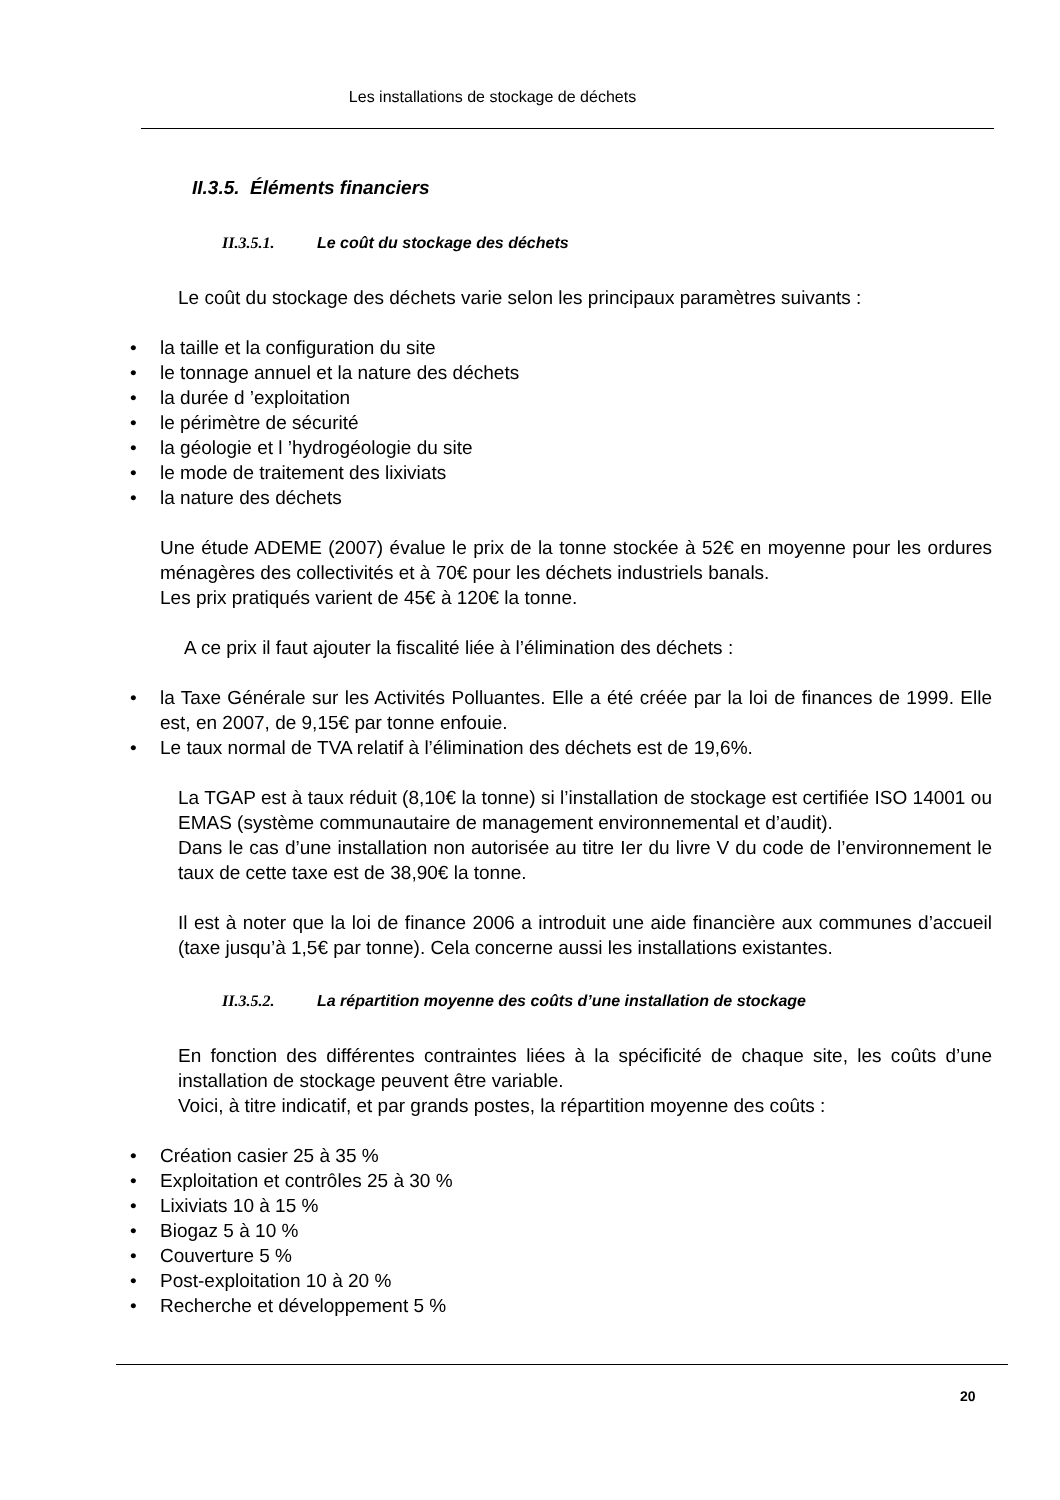Les installations de stockage de déchets
II.3.5. Éléments financiers
II.3.5.1. Le coût du stockage des déchets
Le coût du stockage des déchets varie selon les principaux paramètres suivants :
• la taille et la configuration du site
• le tonnage annuel et la nature des déchets
• la durée d ’exploitation
• le périmètre de sécurité
• la géologie et l ’hydrogéologie du site
• le mode de traitement des lixiviats
• la nature des déchets
Une étude ADEME (2007) évalue le prix de la tonne stockée à 52€ en moyenne pour les ordures ménagères des collectivités et à 70€ pour les déchets industriels banals.
Les prix pratiqués varient de 45€ à 120€ la tonne.
A ce prix il faut ajouter la fiscalité liée à l’élimination des déchets :
• la Taxe Générale sur les Activités Polluantes. Elle a été créée par la loi de finances de 1999. Elle est, en 2007, de 9,15€ par tonne enfouie.
• Le taux normal de TVA relatif à l’élimination des déchets est de 19,6%.
La TGAP est à taux réduit (8,10€ la tonne) si l’installation de stockage est certifiée ISO 14001 ou EMAS (système communautaire de management environnemental et d’audit).
Dans le cas d’une installation non autorisée au titre Ier du livre V du code de l’environnement le taux de cette taxe est de 38,90€ la tonne.
Il est à noter que la loi de finance 2006 a introduit une aide financière aux communes d’accueil (taxe jusqu’à 1,5€ par tonne). Cela concerne aussi les installations existantes.
II.3.5.2. La répartition moyenne des coûts d’une installation de stockage
En fonction des différentes contraintes liées à la spécificité de chaque site, les coûts d’une installation de stockage peuvent être variable.
Voici, à titre indicatif, et par grands postes, la répartition moyenne des coûts :
• Création casier 25 à 35 %
• Exploitation et contrôles 25 à 30 %
• Lixiviats 10 à 15 %
• Biogaz 5 à 10 %
• Couverture 5 %
• Post-exploitation 10 à 20 %
• Recherche et développement 5 %
20